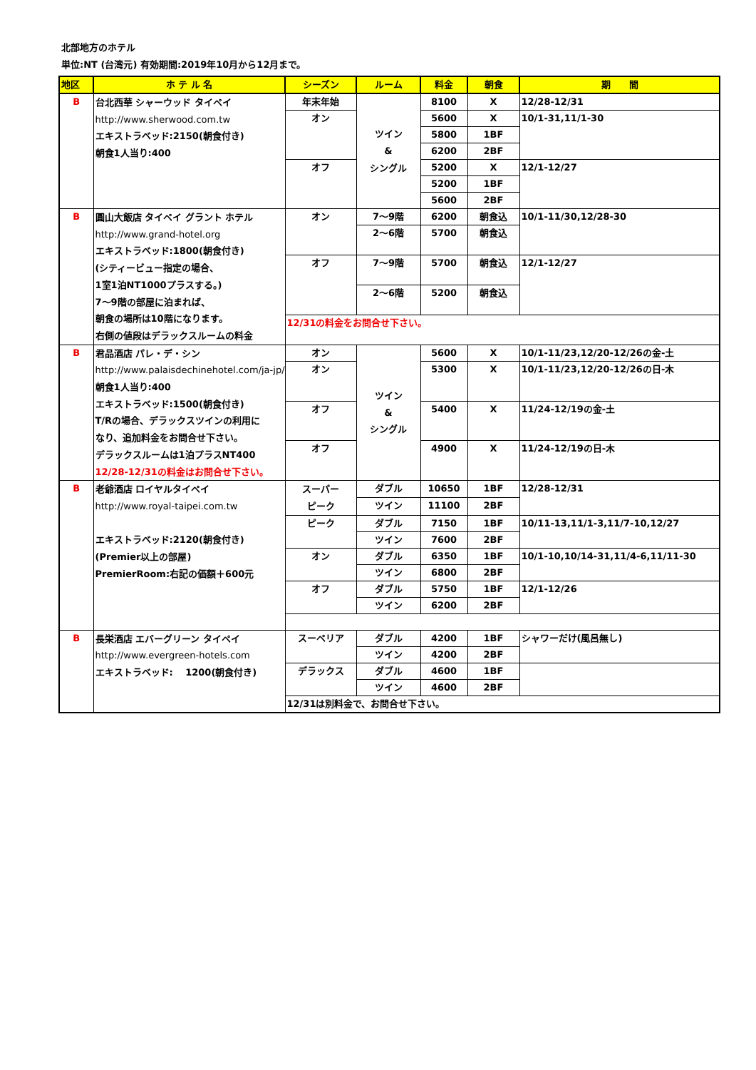北部地方のホテル
単位:NT (台湾元) 有効期間:2019年10月から12月まで。
| 地区 | ホ テ ル 名 | シーズン | ルーム | 料金 | 朝食 | 期 間 |
| --- | --- | --- | --- | --- | --- | --- |
| B | 台北西華 シャーウッド タイペイ http://www.sherwood.com.tw エキストラベッド:2150(朝食付き) 朝食1人当り:400 | 年末年始 | ツイン & シングル | 8100 | X | 12/28-12/31 |
| | | オン | | 5600 | X | 10/1-31,11/1-30 |
| | | | | 5800 | 1BF | |
| | | | | 6200 | 2BF | |
| | | オフ | | 5200 | X | 12/1-12/27 |
| | | | | 5200 | 1BF | |
| | | | | 5600 | 2BF | |
| B | 圓山大飯店 タイペイ グラント ホテル http://www.grand-hotel.org エキストラベッド:1800(朝食付き) (シティービュー指定の場合、 1室1泊NT1000プラスする。) 7〜9階の部屋に泊まれば、 朝食の場所は10階になります。 右側の値段はデラックスルームの料金 | オン | 7〜9階 | 6200 | 朝食込 | 10/1-11/30,12/28-30 |
| | | | 2〜6階 | 5700 | 朝食込 | |
| | | オフ | 7〜9階 | 5700 | 朝食込 | 12/1-12/27 |
| | | | 2〜6階 | 5200 | 朝食込 | |
| | | 12/31の料金をお問合せ下さい。 | | | | |
| B | 君品酒店 パレ・デ・シン http://www.palaisdechinehotel.com/ja-jp/ 朝食1人当り:400 エキストラベッド:1500(朝食付き) T/Rの場合、デラックスツインの利用に なり、追加料金をお問合せ下さい。 デラックスルームは1泊プラスNT400 12/28-12/31の料金はお問合せ下さい。 | オン | ツイン & シングル | 5600 | X | 10/1-11/23,12/20-12/26の金-土 |
| | | オン | | 5300 | X | 10/1-11/23,12/20-12/26の日-木 |
| | | オフ | | 5400 | X | 11/24-12/19の金-土 |
| | | オフ | | 4900 | X | 11/24-12/19の日-木 |
| B | 老爺酒店 ロイヤルタイペイ http://www.royal-taipei.com.tw エキストラベッド:2120(朝食付き) (Premier以上の部屋) PremierRoom:右記の価額＋600元 | スーパー ピーク | ダブル | 10650 | 1BF | 12/28-12/31 |
| | | | ツイン | 11100 | 2BF | |
| | | ピーク | ダブル | 7150 | 1BF | 10/11-13,11/1-3,11/7-10,12/27 |
| | | | ツイン | 7600 | 2BF | |
| | | オン | ダブル | 6350 | 1BF | 10/1-10,10/14-31,11/4-6,11/11-30 |
| | | | ツイン | 6800 | 2BF | |
| | | オフ | ダブル | 5750 | 1BF | 12/1-12/26 |
| | | | ツイン | 6200 | 2BF | |
| B | 長栄酒店 エバーグリーン タイペイ http://www.evergreen-hotels.com エキストラベッド: 1200(朝食付き) | スーペリア | ダブル | 4200 | 1BF | シャワーだけ(風呂無し) |
| | | | ツイン | 4200 | 2BF | |
| | | デラックス | ダブル | 4600 | 1BF | |
| | | | ツイン | 4600 | 2BF | |
| | | 12/31は別料金で、お問合せ下さい。 | | | | |